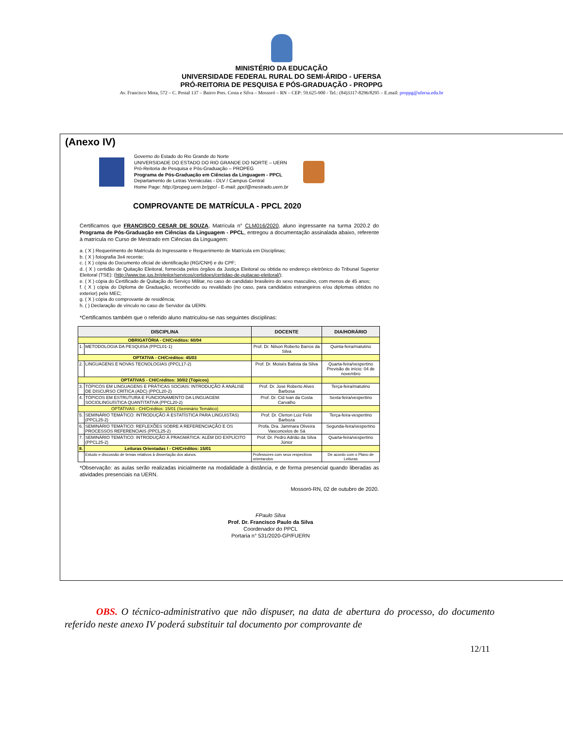MINISTÉRIO DA EDUCAÇÃO
UNIVERSIDADE FEDERAL RURAL DO SEMI-ÁRIDO - UFERSA
PRÓ-REITORIA DE PESQUISA E PÓS-GRADUAÇÃO - PROPPG
Av. Francisco Mota, 572 – C. Postal 137 – Bairro Pres. Costa e Silva – Mossoró – RN – CEP: 59.625-900 - Tel.: (84)3317-8296/8295 – E.mail: proppg@ufersa.edu.br
(Anexo IV)
Governo do Estado do Rio Grande do Norte
UNIVERSIDADE DO ESTADO DO RIO GRANDE DO NORTE – UERN
Pró-Reitoria de Pesquisa e Pós-Graduação – PROPEG
Programa de Pós-Graduação em Ciências da Linguagem - PPCL
Departamento de Letras Vernáculas - DLV / Campus Central
Home Page: http://propeg.uern.br/ppcl - E-mail: ppcl@mestrado.uern.br
COMPROVANTE DE MATRÍCULA - PPCL 2020
Certificamos que FRANCISCO CESAR DE SOUZA, Matrícula n° CLM016/2020, aluno ingressante na turma 2020.2 do Programa de Pós-Graduação em Ciências da Linguagem - PPCL, entregou a documentação assinalada abaixo, referente à matrícula no Curso de Mestrado em Ciências da Linguagem:
a. ( X ) Requerimento de Matrícula do Ingressante e Requerimento de Matrícula em Disciplinas;
b. ( X ) fotografia 3x4 recente;
c. ( X ) cópia do Documento oficial de identificação (RG/CNH) e do CPF;
d. ( X ) certidão de Quitação Eleitoral, fornecida pelos órgãos da Justiça Eleitoral ou obtida no endereço eletrônico do Tribunal Superior Eleitoral (TSE): (http://www.tse.jus.br/eleitor/servicos/certidoes/certidao-de-quitacao-eleitoral/);
e. ( X ) cópia do Certificado de Quitação do Serviço Militar, no caso de candidato brasileiro do sexo masculino, com menos de 45 anos;
f. ( X ) cópia do Diploma de Graduação, reconhecido ou revalidado (no caso, para candidatos estrangeiros e/ou diplomas obtidos no exterior) pelo MEC;
g. ( X ) cópia do comprovante de residência;
h. ( ) Declaração de vínculo no caso de Servidor da UERN.
*Certificamos também que o referido aluno matriculou-se nas seguintes disciplinas:
| DISCIPLINA | | DOCENTE | DIA/HORÁRIO |
| --- | --- | --- | --- |
| OBRIGATÓRIA - CH/Créditos: 60/04 | | | |
| 1. | METODOLOGIA DA PESQUISA (PPCL01-1) | Prof. Dr. Nilson Roberto Barros da Silva | Quinta-feira/matutino |
| OPTATIVA - CH/Créditos: 45/03 | | | |
| 2. | LINGUAGENS E NOVAS TECNOLOGIAS (PPCL17-2) | Prof. Dr. Moisés Batista da Silva | Quarta-feira/vespertino Previsão de início: 04 de novembro |
| OPTATIVAS - CH/Créditos: 30/02 (Tópicos) | | | |
| 3. | TÓPICOS EM LINGUAGENS E PRÁTICAS SOCIAIS: INTRODUÇÃO À ANÁLISE DE DISCURSO CRÍTICA (ADC) (PPCL20-2) | Prof. Dr. José Roberto Alves Barbosa | Terça-feira/matutino |
| 4. | TÓPICOS EM ESTRUTURA E FUNCIONAMENTO DA LINGUAGEM: SOCIOLINGUÍSTICA QUANTITATIVA (PPCL20-2) | Prof. Dr. Cid Ivan da Costa Carvalho | Sexta-feira/vespertino |
| OPTATIVAS - CH/Créditos: 15/01 (Seminário Temático) | | | |
| 5. | SEMINÁRIO TEMÁTICO: INTRODUÇÃO À ESTATÍSTICA PARA LINGUISTAS) (PPCL25-2) | Prof. Dr. Clerton Luiz Felix Barboza | Terça-feira-vespertino |
| 6. | SEMINÁRIO TEMÁTICO: REFLEXÕES SOBRE A REFERENCIAÇÃO E OS PROCESSOS REFERENCIAIS (PPCL25-2) | Profa. Dra. Jammara Oliveira Vasconcelos de Sá | Segunda-feira/vespertino |
| 7. | SEMINÁRIO TEMÁTICO: INTRODUÇÃO À PRAGMÁTICA: ALÉM DO EXPLÍCITO (PPCL25-2) | Prof. Dr. Pedro Adrião da Silva Júnior | Quarta-feira/vespertino |
| 8. | Leituras Orientadas I - CH/Créditos: 15/01 | | |
| | Estudo e discussão de temas relativos à dissertação dos alunos. | Professores com seus respectivos orientandos | De acordo com o Plano de Leituras |
*Observação: as aulas serão realizadas inicialmente na modalidade à distância, e de forma presencial quando liberadas as atividades presenciais na UERN.
Mossoró-RN, 02 de outubro de 2020.
FPaulo Silva
Prof. Dr. Francisco Paulo da Silva
Coordenador do PPCL
Portaria n° 531/2020-GP/FUERN
OBS. O técnico-administrativo que não dispuser, na data de abertura do processo, do documento referido neste anexo IV poderá substituir tal documento por comprovante de
12/11